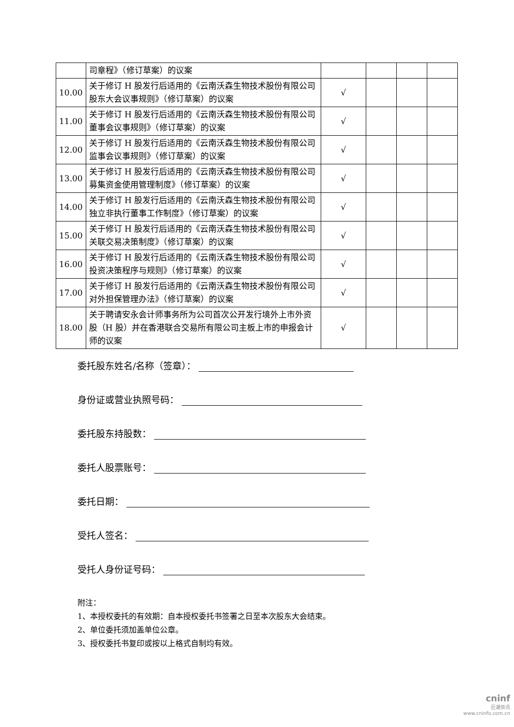| | 司章程》（修订草案）的议案 | | | | |
| 10.00 | 关于修订 H 股发行后适用的《云南沃森生物技术股份有限公司股东大会议事规则》（修订草案）的议案 | √ | | | |
| 11.00 | 关于修订 H 股发行后适用的《云南沃森生物技术股份有限公司董事会议事规则》（修订草案）的议案 | √ | | | |
| 12.00 | 关于修订 H 股发行后适用的《云南沃森生物技术股份有限公司监事会议事规则》（修订草案）的议案 | √ | | | |
| 13.00 | 关于修订 H 股发行后适用的《云南沃森生物技术股份有限公司募集资金使用管理制度》（修订草案）的议案 | √ | | | |
| 14.00 | 关于修订 H 股发行后适用的《云南沃森生物技术股份有限公司独立非执行董事工作制度》（修订草案）的议案 | √ | | | |
| 15.00 | 关于修订 H 股发行后适用的《云南沃森生物技术股份有限公司关联交易决策制度》（修订草案）的议案 | √ | | | |
| 16.00 | 关于修订 H 股发行后适用的《云南沃森生物技术股份有限公司投资决策程序与规则》（修订草案）的议案 | √ | | | |
| 17.00 | 关于修订 H 股发行后适用的《云南沃森生物技术股份有限公司对外担保管理办法》（修订草案）的议案 | √ | | | |
| 18.00 | 关于聘请安永会计师事务所为公司首次公开发行境外上市外资股（H 股）并在香港联合交易所有限公司主板上市的申报会计师的议案 | √ | | | |
委托股东姓名/名称（签章）：
身份证或营业执照号码：
委托股东持股数：
委托人股票账号：
委托日期：
受托人签名：
受托人身份证号码：
附注：
1、本授权委托的有效期：自本授权委托书签署之日至本次股东大会结束。
2、单位委托须加盖单位公章。
3、授权委托书复印或按以上格式自制均有效。
cninf
巨潮资讯
www.cninfo.com.cn